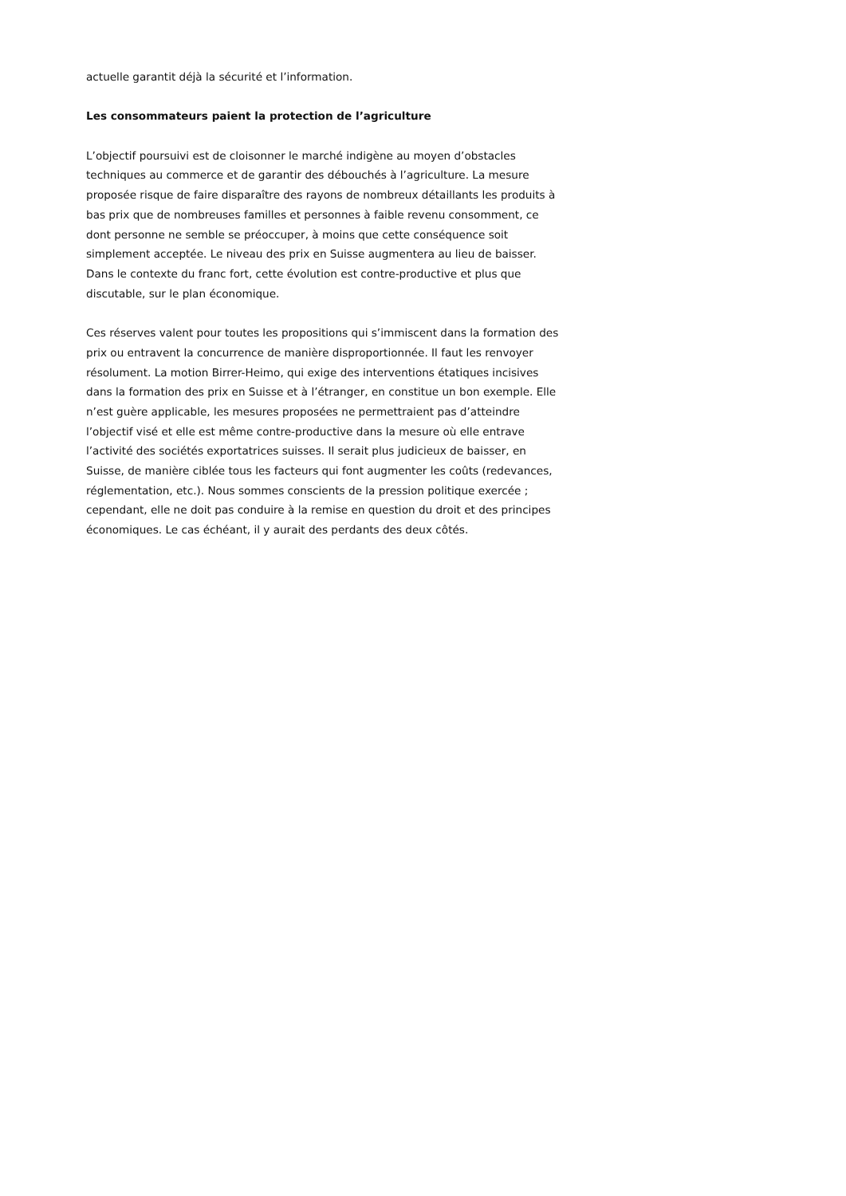actuelle garantit déjà la sécurité et l’information.
Les consommateurs paient la protection de l’agriculture
L’objectif poursuivi est de cloisonner le marché indigène au moyen d’obstacles techniques au commerce et de garantir des débouchés à l’agriculture. La mesure proposée risque de faire disparaître des rayons de nombreux détaillants les produits à bas prix que de nombreuses familles et personnes à faible revenu consomment, ce dont personne ne semble se préoccuper, à moins que cette conséquence soit simplement acceptée. Le niveau des prix en Suisse augmentera au lieu de baisser. Dans le contexte du franc fort, cette évolution est contre-productive et plus que discutable, sur le plan économique.
Ces réserves valent pour toutes les propositions qui s’immiscent dans la formation des prix ou entravent la concurrence de manière disproportionnée. Il faut les renvoyer résolument. La motion Birrer-Heimo, qui exige des interventions étatiques incisives dans la formation des prix en Suisse et à l’étranger, en constitue un bon exemple. Elle n’est guère applicable, les mesures proposées ne permettraient pas d’atteindre l’objectif visé et elle est même contre-productive dans la mesure où elle entrave l’activité des sociétés exportatrices suisses. Il serait plus judicieux de baisser, en Suisse, de manière ciblée tous les facteurs qui font augmenter les coûts (redevances, réglementation, etc.). Nous sommes conscients de la pression politique exercée ; cependant, elle ne doit pas conduire à la remise en question du droit et des principes économiques. Le cas échéant, il y aurait des perdants des deux côtés.